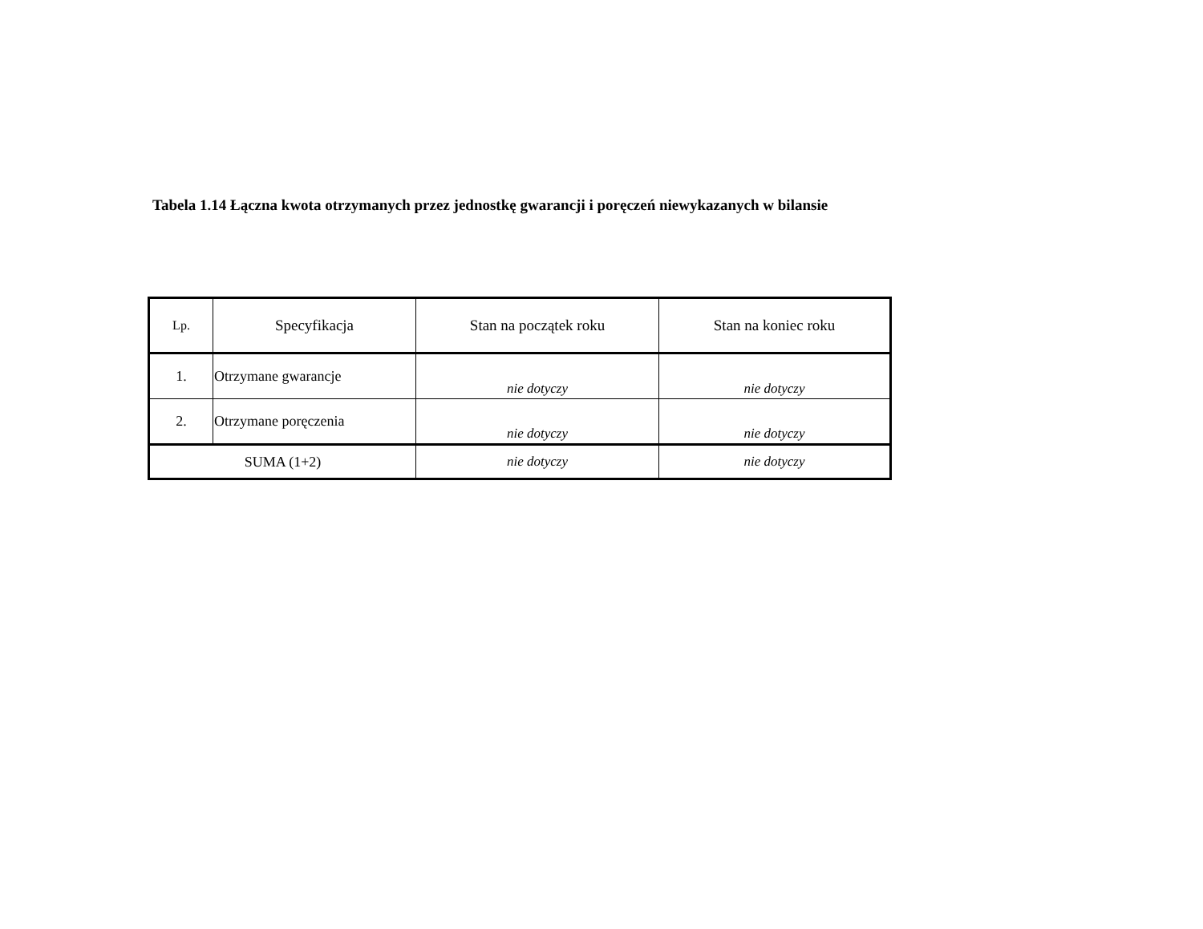Tabela 1.14 Łączna kwota otrzymanych przez jednostkę gwarancji i poręczeń niewykazanych w bilansie
| Lp. | Specyfikacja | Stan na początek roku | Stan na koniec roku |
| --- | --- | --- | --- |
| 1. | Otrzymane gwarancje | nie dotyczy | nie dotyczy |
| 2. | Otrzymane poręczenia | nie dotyczy | nie dotyczy |
| SUMA (1+2) | | nie dotyczy | nie dotyczy |